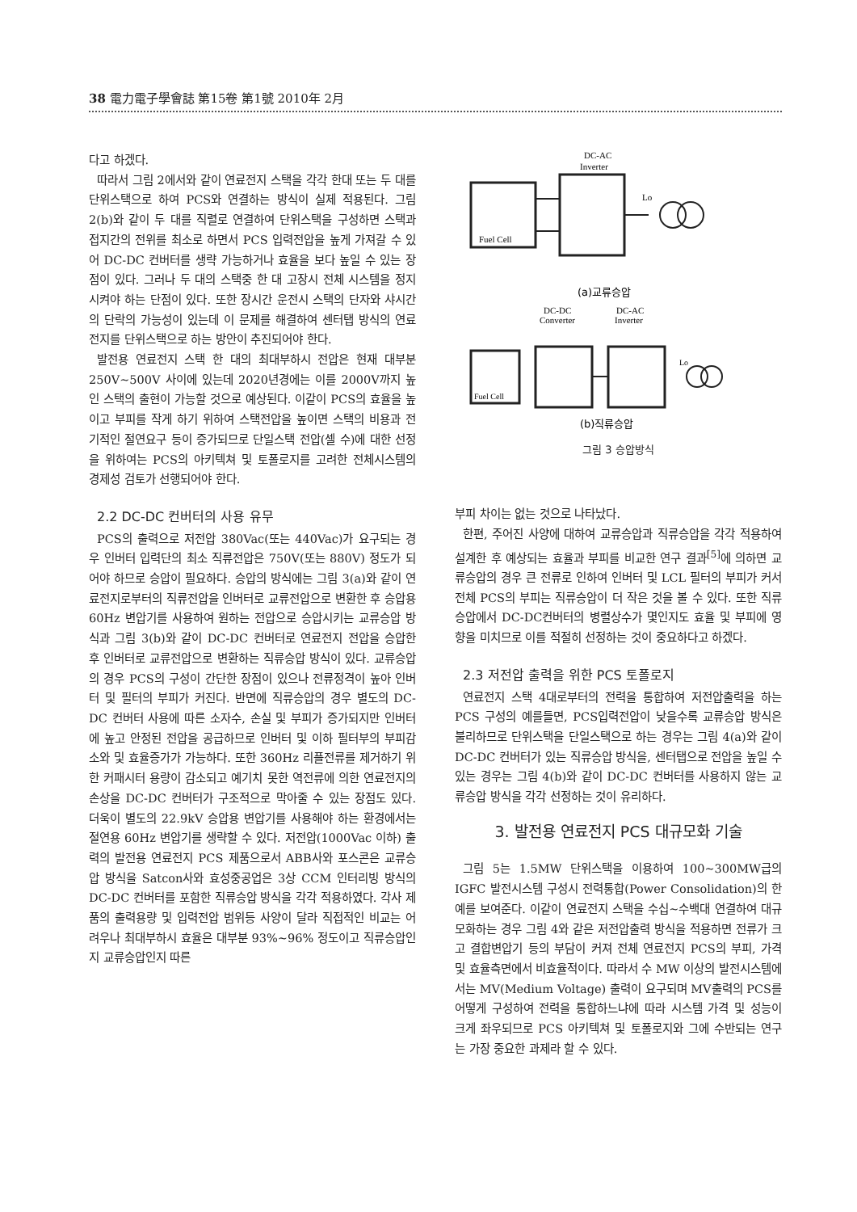38 電力電子學會誌 第15卷 第1號 2010年 2月
다고 하겠다.
따라서 그림 2에서와 같이 연료전지 스택을 각각 한대 또는 두 대를 단위스택으로 하여 PCS와 연결하는 방식이 실제 적용된다. 그림 2(b)와 같이 두 대를 직렬로 연결하여 단위스택을 구성하면 스택과 접지간의 전위를 최소로 하면서 PCS 입력전압을 높게 가져갈 수 있어 DC-DC 컨버터를 생략 가능하거나 효율을 보다 높일 수 있는 장점이 있다. 그러나 두 대의 스택중 한 대 고장시 전체 시스템을 정지시켜야 하는 단점이 있다. 또한 장시간 운전시 스택의 단자와 샤시간의 단락의 가능성이 있는데 이 문제를 해결하여 센터탭 방식의 연료전지를 단위스택으로 하는 방안이 추진되어야 한다.
발전용 연료전지 스택 한 대의 최대부하시 전압은 현재 대부분 250V~500V 사이에 있는데 2020년경에는 이를 2000V까지 높인 스택의 출현이 가능할 것으로 예상된다. 이같이 PCS의 효율을 높이고 부피를 작게 하기 위하여 스택전압을 높이면 스택의 비용과 전기적인 절연요구 등이 증가되므로 단일스택 전압(셀 수)에 대한 선정을 위하여는 PCS의 아키텍쳐 및 토폴로지를 고려한 전체시스템의 경제성 검토가 선행되어야 한다.
2.2 DC-DC 컨버터의 사용 유무
PCS의 출력으로 저전압 380Vac(또는 440Vac)가 요구되는 경우 인버터 입력단의 최소 직류전압은 750V(또는 880V) 정도가 되어야 하므로 승압이 필요하다. 승압의 방식에는 그림 3(a)와 같이 연료전지로부터의 직류전압을 인버터로 교류전압으로 변환한 후 승압용 60Hz 변압기를 사용하여 원하는 전압으로 승압시키는 교류승압 방식과 그림 3(b)와 같이 DC-DC 컨버터로 연료전지 전압을 승압한 후 인버터로 교류전압으로 변환하는 직류승압 방식이 있다. 교류승압의 경우 PCS의 구성이 간단한 장점이 있으나 전류정격이 높아 인버터 및 필터의 부피가 커진다. 반면에 직류승압의 경우 별도의 DC-DC 컨버터 사용에 따른 소자수, 손실 및 부피가 증가되지만 인버터에 높고 안정된 전압을 공급하므로 인버터 및 이하 필터부의 부피감소와 및 효율증가가 가능하다. 또한 360Hz 리플전류를 제거하기 위한 커패시터 용량이 감소되고 예기치 못한 역전류에 의한 연료전지의 손상을 DC-DC 컨버터가 구조적으로 막아줄 수 있는 장점도 있다. 더욱이 별도의 22.9kV 승압용 변압기를 사용해야 하는 환경에서는 절연용 60Hz 변압기를 생략할 수 있다. 저전압(1000Vac 이하) 출력의 발전용 연료전지 PCS 제품으로서 ABB사와 포스콘은 교류승압 방식을 Satcon사와 효성중공업은 3상 CCM 인터리빙 방식의 DC-DC 컨버터를 포함한 직류승압 방식을 각각 적용하였다. 각사 제품의 출력용량 및 입력전압 범위등 사양이 달라 직접적인 비교는 어려우나 최대부하시 효율은 대부분 93%~96% 정도이고 직류승압인지 교류승압인지 따른
DC-AC
Inverter
Fuel Cell
Lo
(a)교류승압
DC-DC
DC-AC
Converter
Inverter
Fuel Cell
Lo
(b)직류승압
그림 3 승압방식
부피 차이는 없는 것으로 나타났다.
한편, 주어진 사양에 대하여 교류승압과 직류승압을 각각 적용하여 설계한 후 예상되는 효율과 부피를 비교한 연구 결과<sup>[5]</sup>에 의하면 교류승압의 경우 큰 전류로 인하여 인버터 및 LCL 필터의 부피가 커서 전체 PCS의 부피는 직류승압이 더 작은 것을 볼 수 있다. 또한 직류승압에서 DC-DC컨버터의 병렬상수가 몇인지도 효율 및 부피에 영향을 미치므로 이를 적절히 선정하는 것이 중요하다고 하겠다.
2.3 저전압 출력을 위한 PCS 토폴로지
연료전지 스택 4대로부터의 전력을 통합하여 저전압출력을 하는 PCS 구성의 예를들면, PCS입력전압이 낮을수록 교류승압 방식은 불리하므로 단위스택을 단일스택으로 하는 경우는 그림 4(a)와 같이 DC-DC 컨버터가 있는 직류승압 방식을, 센터탭으로 전압을 높일 수 있는 경우는 그림 4(b)와 같이 DC-DC 컨버터를 사용하지 않는 교류승압 방식을 각각 선정하는 것이 유리하다.
3. 발전용 연료전지 PCS 대규모화 기술
그림 5는 1.5MW 단위스택을 이용하여 100~300MW급의 IGFC 발전시스템 구성시 전력통합(Power Consolidation)의 한 예를 보여준다. 이같이 연료전지 스택을 수십~수백대 연결하여 대규모화하는 경우 그림 4와 같은 저전압출력 방식을 적용하면 전류가 크고 결합변압기 등의 부담이 커져 전체 연료전지 PCS의 부피, 가격 및 효율측면에서 비효율적이다. 따라서 수 MW 이상의 발전시스템에서는 MV(Medium Voltage) 출력이 요구되며 MV출력의 PCS를 어떻게 구성하여 전력을 통합하느냐에 따라 시스템 가격 및 성능이 크게 좌우되므로 PCS 아키텍쳐 및 토폴로지와 그에 수반되는 연구는 가장 중요한 과제라 할 수 있다.